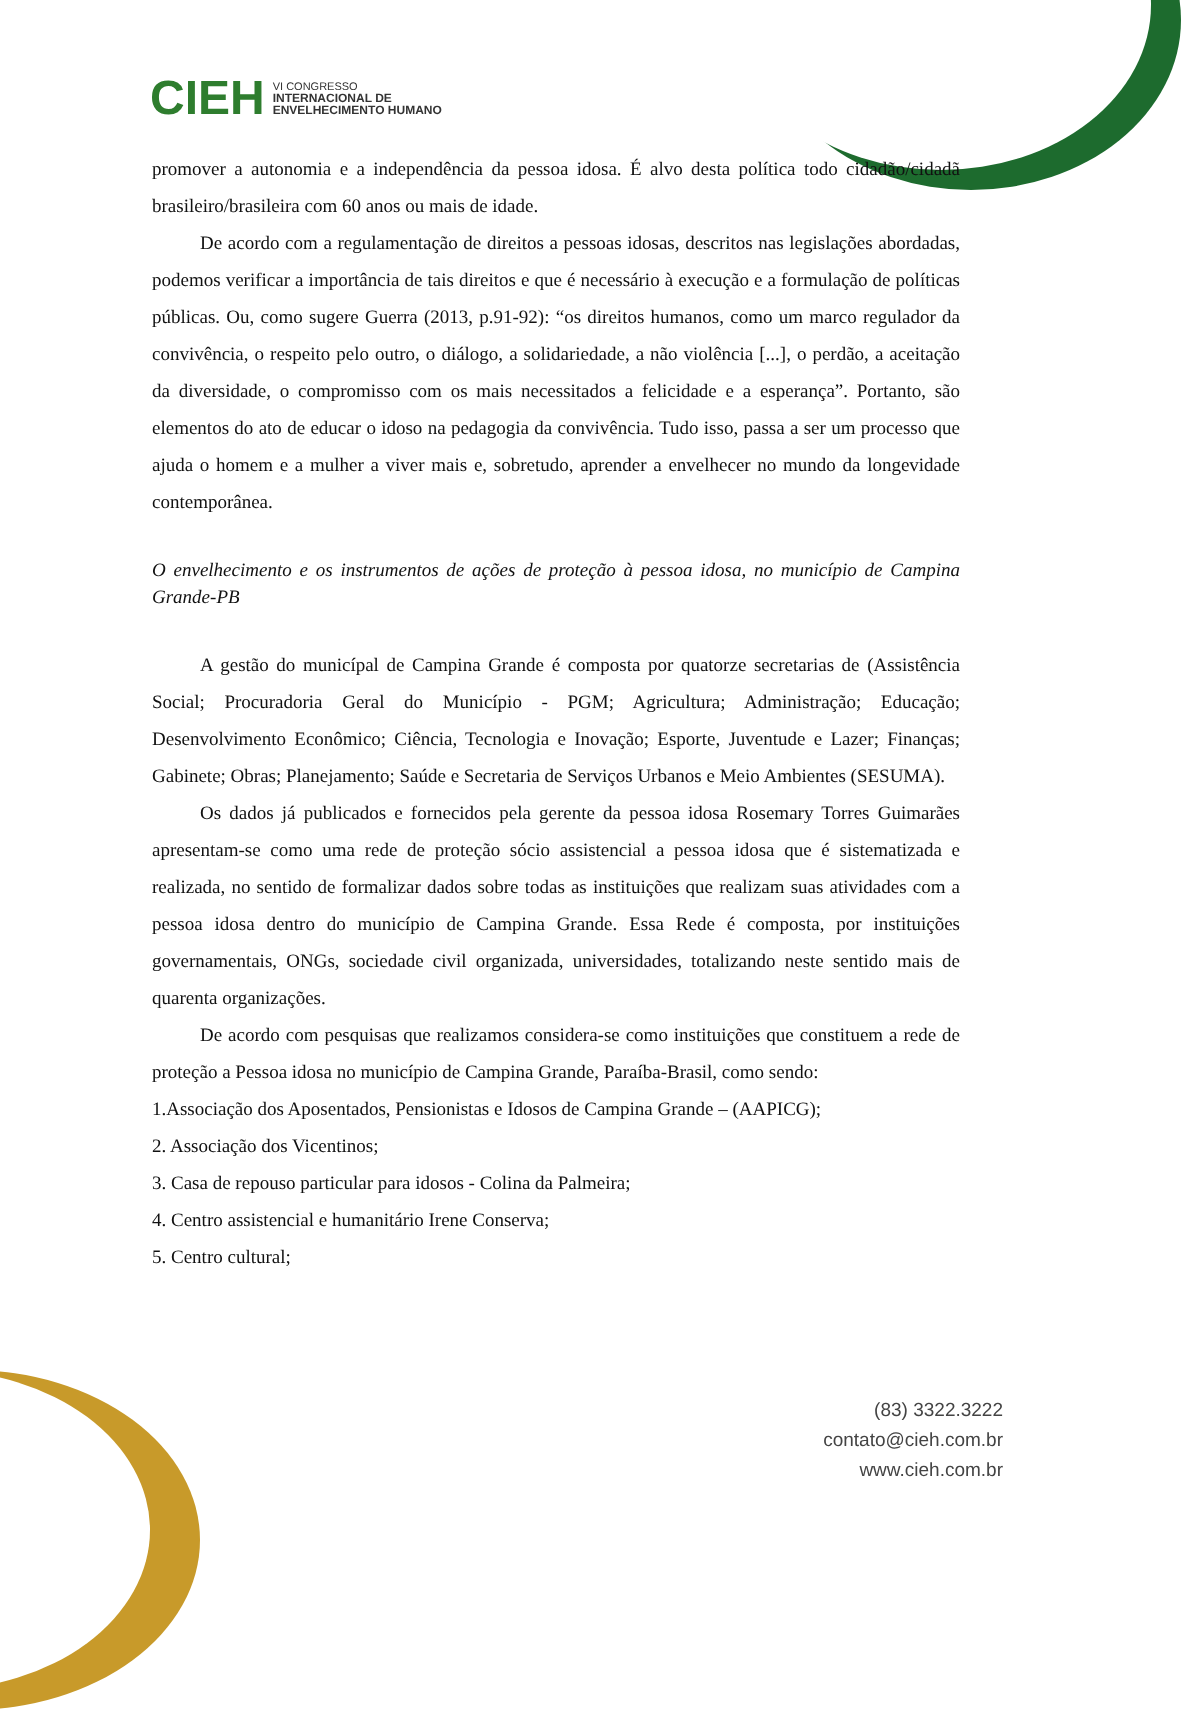CIEH
VI CONGRESSO
INTERNACIONAL DE
ENVELHECIMENTO HUMANO
promover a autonomia e a independência da pessoa idosa. É alvo desta política todo cidadão/cidadã brasileiro/brasileira com 60 anos ou mais de idade.
De acordo com a regulamentação de direitos a pessoas idosas, descritos nas legislações abordadas, podemos verificar a importância de tais direitos e que é necessário à execução e a formulação de políticas públicas. Ou, como sugere Guerra (2013, p.91-92): “os direitos humanos, como um marco regulador da convivência, o respeito pelo outro, o diálogo, a solidariedade, a não violência [...], o perdão, a aceitação da diversidade, o compromisso com os mais necessitados a felicidade e a esperança”. Portanto, são elementos do ato de educar o idoso na pedagogia da convivência. Tudo isso, passa a ser um processo que ajuda o homem e a mulher a viver mais e, sobretudo, aprender a envelhecer no mundo da longevidade contemporânea.
O envelhecimento e os instrumentos de ações de proteção à pessoa idosa, no município de Campina Grande-PB
A gestão do municípal de Campina Grande é composta por quatorze secretarias de (Assistência Social; Procuradoria Geral do Município - PGM; Agricultura; Administração; Educação; Desenvolvimento Econômico; Ciência, Tecnologia e Inovação; Esporte, Juventude e Lazer; Finanças; Gabinete; Obras; Planejamento; Saúde e Secretaria de Serviços Urbanos e Meio Ambientes (SESUMA).
Os dados já publicados e fornecidos pela gerente da pessoa idosa Rosemary Torres Guimarães apresentam-se como uma rede de proteção sócio assistencial a pessoa idosa que é sistematizada e realizada, no sentido de formalizar dados sobre todas as instituições que realizam suas atividades com a pessoa idosa dentro do município de Campina Grande. Essa Rede é composta, por instituições governamentais, ONGs, sociedade civil organizada, universidades, totalizando neste sentido mais de quarenta organizações.
De acordo com pesquisas que realizamos considera-se como instituições que constituem a rede de proteção a Pessoa idosa no município de Campina Grande, Paraíba-Brasil, como sendo:
1.Associação dos Aposentados, Pensionistas e Idosos de Campina Grande – (AAPICG);
2. Associação dos Vicentinos;
3. Casa de repouso particular para idosos - Colina da Palmeira;
4. Centro assistencial e humanitário Irene Conserva;
5. Centro cultural;
(83) 3322.3222
contato@cieh.com.br
www.cieh.com.br